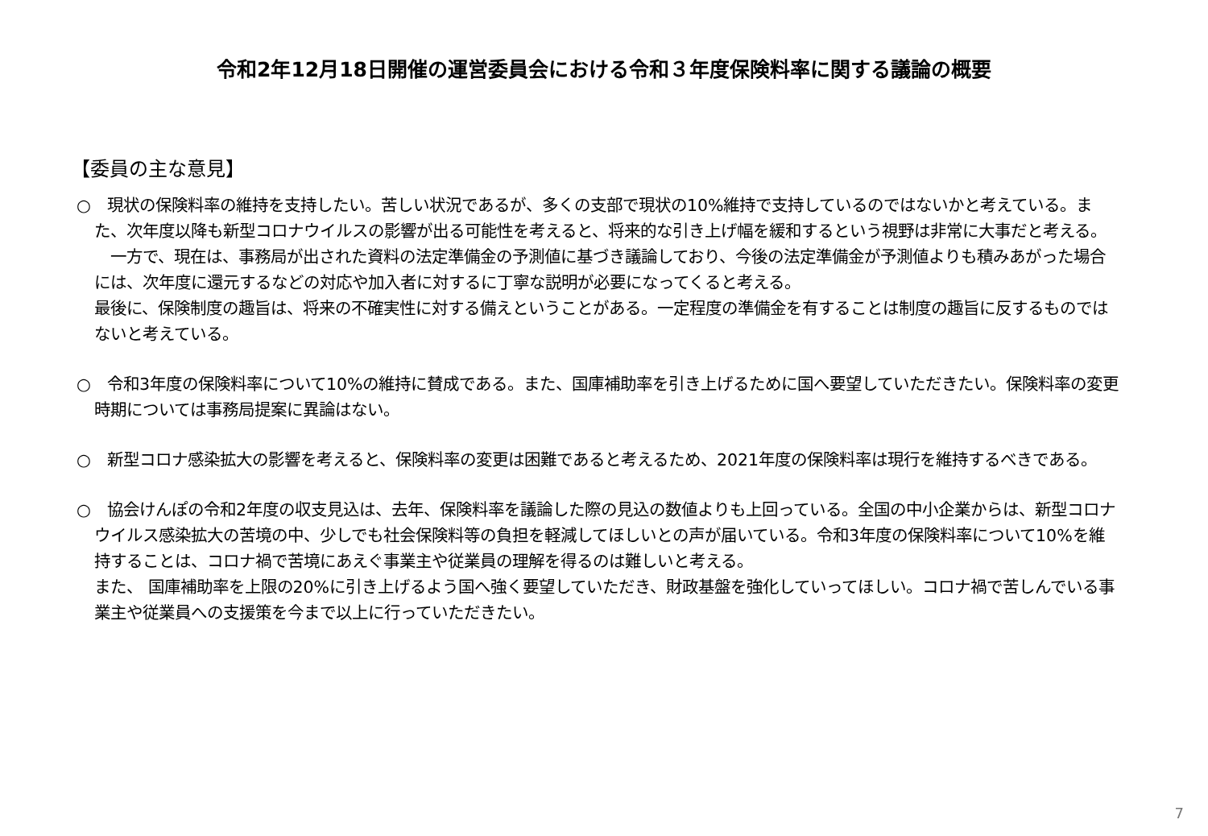令和2年12月18日開催の運営委員会における令和３年度保険料率に関する議論の概要
【委員の主な意見】
○　現状の保険料率の維持を支持したい。苦しい状況であるが、多くの支部で現状の10%維持で支持しているのではないかと考えている。また、次年度以降も新型コロナウイルスの影響が出る可能性を考えると、将来的な引き上げ幅を緩和するという視野は非常に大事だと考える。
　一方で、現在は、事務局が出された資料の法定準備金の予測値に基づき議論しており、今後の法定準備金が予測値よりも積みあがった場合には、次年度に還元するなどの対応や加入者に対するに丁寧な説明が必要になってくると考える。
最後に、保険制度の趣旨は、将来の不確実性に対する備えということがある。一定程度の準備金を有することは制度の趣旨に反するものではないと考えている。
○　令和3年度の保険料率について10%の維持に賛成である。また、国庫補助率を引き上げるために国へ要望していただきたい。保険料率の変更時期については事務局提案に異論はない。
○　新型コロナ感染拡大の影響を考えると、保険料率の変更は困難であると考えるため、2021年度の保険料率は現行を維持するべきである。
○　協会けんぽの令和2年度の収支見込は、去年、保険料率を議論した際の見込の数値よりも上回っている。全国の中小企業からは、新型コロナウイルス感染拡大の苦境の中、少しでも社会保険料等の負担を軽減してほしいとの声が届いている。令和3年度の保険料率について10%を維持することは、コロナ禍で苦境にあえぐ事業主や従業員の理解を得るのは難しいと考える。
また、 国庫補助率を上限の20%に引き上げるよう国へ強く要望していただき、財政基盤を強化していってほしい。コロナ禍で苦しんでいる事業主や従業員への支援策を今まで以上に行っていただきたい。
7